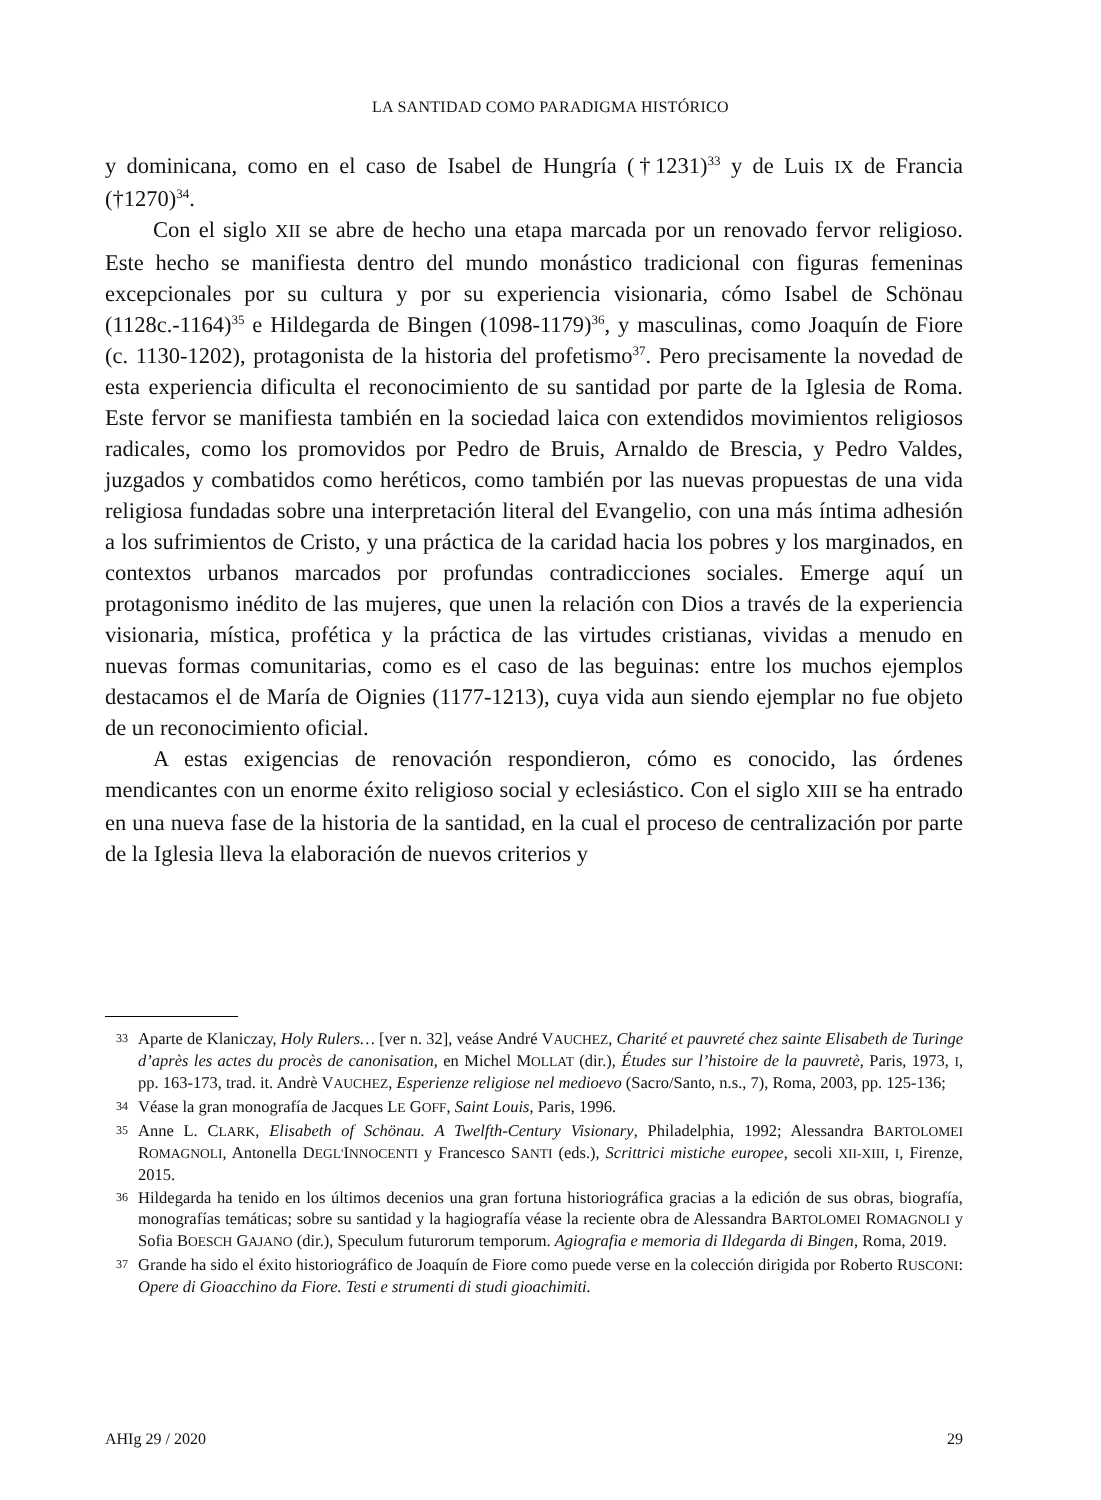LA SANTIDAD COMO PARADIGMA HISTÓRICO
y dominicana, como en el caso de Isabel de Hungría (†1231)<sup>33</sup> y de Luis IX de Francia (†1270)<sup>34</sup>.
Con el siglo XII se abre de hecho una etapa marcada por un renovado fervor religioso. Este hecho se manifiesta dentro del mundo monástico tradicional con figuras femeninas excepcionales por su cultura y por su experiencia visionaria, cómo Isabel de Schönau (1128c.-1164)<sup>35</sup> e Hildegarda de Bingen (1098-1179)<sup>36</sup>, y masculinas, como Joaquín de Fiore (c. 1130-1202), protagonista de la historia del profetismo<sup>37</sup>. Pero precisamente la novedad de esta experiencia dificulta el reconocimiento de su santidad por parte de la Iglesia de Roma. Este fervor se manifiesta también en la sociedad laica con extendidos movimientos religiosos radicales, como los promovidos por Pedro de Bruis, Arnaldo de Brescia, y Pedro Valdes, juzgados y combatidos como heréticos, como también por las nuevas propuestas de una vida religiosa fundadas sobre una interpretación literal del Evangelio, con una más íntima adhesión a los sufrimientos de Cristo, y una práctica de la caridad hacia los pobres y los marginados, en contextos urbanos marcados por profundas contradicciones sociales. Emerge aquí un protagonismo inédito de las mujeres, que unen la relación con Dios a través de la experiencia visionaria, mística, profética y la práctica de las virtudes cristianas, vividas a menudo en nuevas formas comunitarias, como es el caso de las beguinas: entre los muchos ejemplos destacamos el de María de Oignies (1177-1213), cuya vida aun siendo ejemplar no fue objeto de un reconocimiento oficial.
A estas exigencias de renovación respondieron, cómo es conocido, las órdenes mendicantes con un enorme éxito religioso social y eclesiástico. Con el siglo XIII se ha entrado en una nueva fase de la historia de la santidad, en la cual el proceso de centralización por parte de la Iglesia lleva la elaboración de nuevos criterios y
33 Aparte de Klaniczay, Holy Rulers… [ver n. 32], veáse André VAUCHEZ, Charité et pauvreté chez sainte Elisabeth de Turinge d’après les actes du procès de canonisation, en Michel MOLLAT (dir.), Études sur l’histoire de la pauvretè, Paris, 1973, I, pp. 163-173, trad. it. Andrè VAUCHEZ, Esperienze religiose nel medioevo (Sacro/Santo, n.s., 7), Roma, 2003, pp. 125-136;
34 Véase la gran monografía de Jacques LE GOFF, Saint Louis, Paris, 1996.
35 Anne L. CLARK, Elisabeth of Schönau. A Twelfth-Century Visionary, Philadelphia, 1992; Alessandra BARTOLOMEI ROMAGNOLI, Antonella DEGL'INNOCENTI y Francesco SANTI (eds.), Scrittrici mistiche europee, secoli XII-XIII, I, Firenze, 2015.
36 Hildegarda ha tenido en los últimos decenios una gran fortuna historiográfica gracias a la edición de sus obras, biografía, monografías temáticas; sobre su santidad y la hagiografía véase la reciente obra de Alessandra BARTOLOMEI ROMAGNOLI y Sofia BOESCH GAJANO (dir.), Speculum futurorum temporum. Agiografia e memoria di Ildegarda di Bingen, Roma, 2019.
37 Grande ha sido el éxito historiográfico de Joaquín de Fiore como puede verse en la colección dirigida por Roberto RUSCONI: Opere di Gioacchino da Fiore. Testi e strumenti di studi gioachimiti.
AHIg 29 / 2020 29